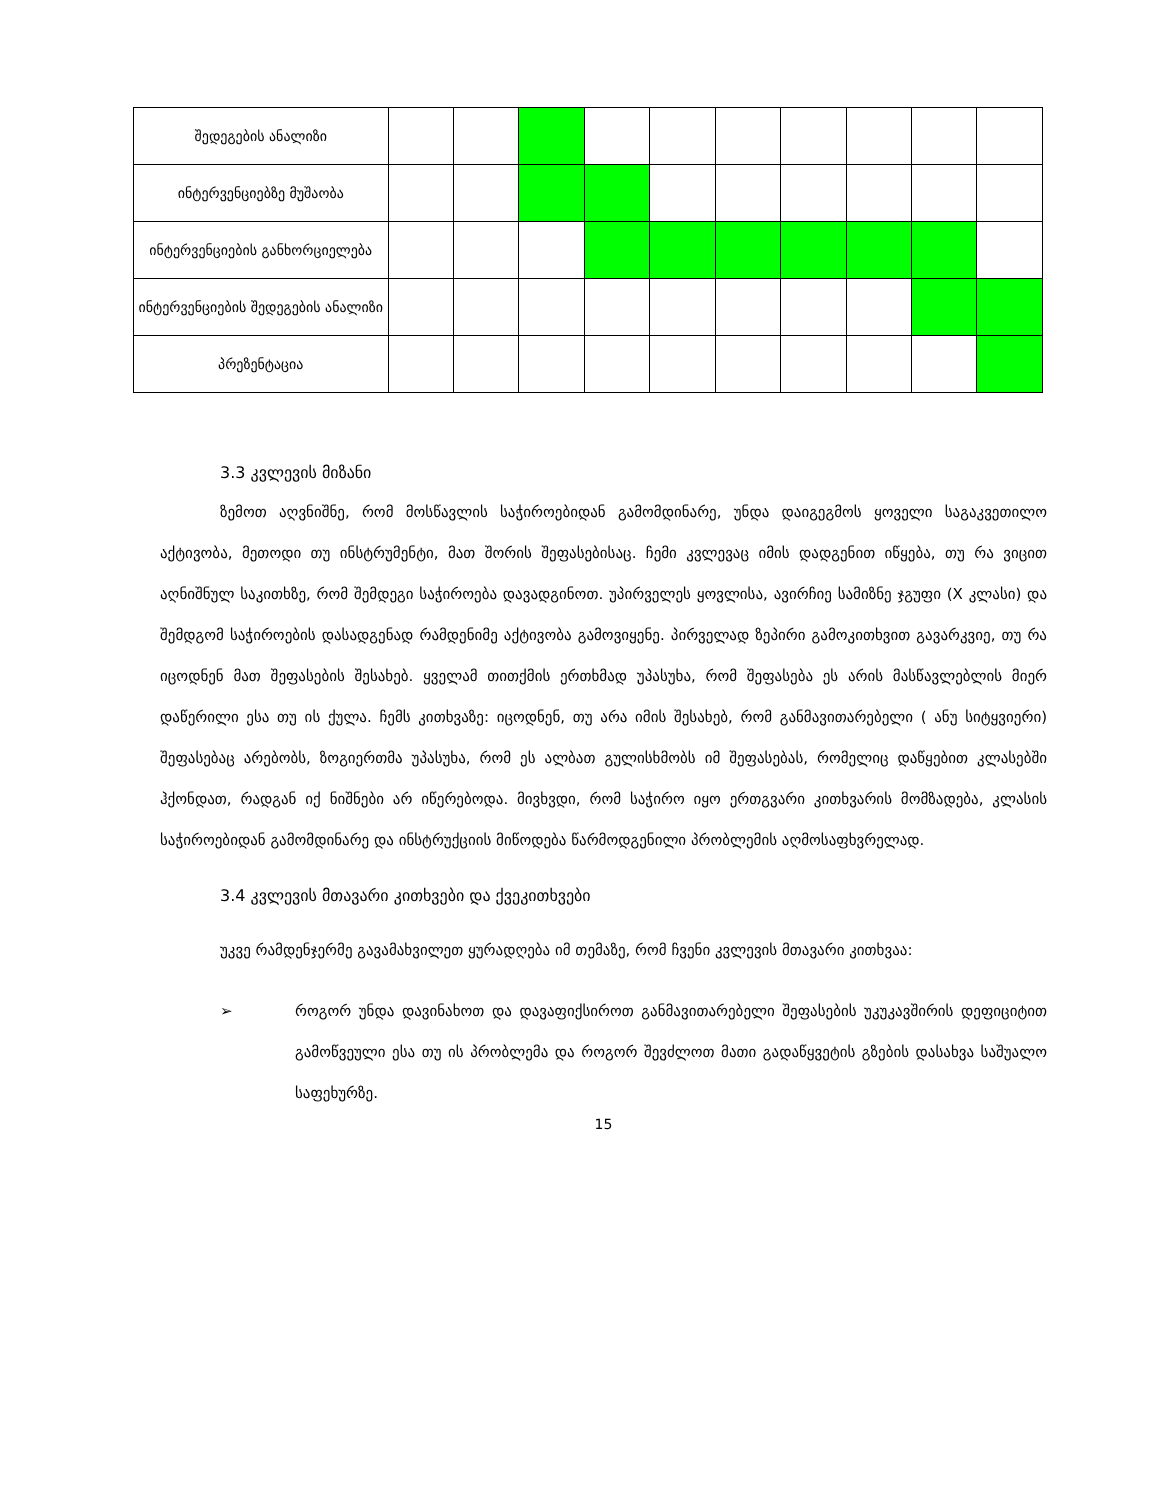| შედეგების ანალიზი | | | | | | | | | | |
| ინტერვენციებზე მუშაობა | | | | | | | | | | |
| ინტერვენციების განხორციელება | | | | | | | | | | |
| ინტერვენციების შედეგების ანალიზი | | | | | | | | | | |
| პრეზენტაცია | | | | | | | | | | |
3.3 კვლევის მიზანი
ზემოთ აღვნიშნე, რომ მოსწავლის საჭიროებიდან გამომდინარე, უნდა დაიგეგმოს ყოველი საგაკვეთილო აქტივობა, მეთოდი თუ ინსტრუმენტი, მათ შორის შეფასებისაც. ჩემი კვლევაც იმის დადგენით იწყება, თუ რა ვიცით აღნიშნულ საკითხზე, რომ შემდეგი საჭიროება დავადგინოთ. უპირველეს ყოვლისა, ავირჩიე სამიზნე ჯგუფი (X კლასი) და შემდგომ საჭიროების დასადგენად რამდენიმე აქტივობა გამოვიყენე. პირველად ზეპირი გამოკითხვით გავარკვიე, თუ რა იცოდნენ მათ შეფასების შესახებ. ყველამ თითქმის ერთხმად უპასუხა, რომ შეფასება ეს არის მასწავლებლის მიერ დაწერილი ესა თუ ის ქულა. ჩემს კითხვაზე: იცოდნენ, თუ არა იმის შესახებ, რომ განმავითარებელი ( ანუ სიტყვიერი) შეფასებაც არებობს, ზოგიერთმა უპასუხა, რომ ეს ალბათ გულისხმობს იმ შეფასებას, რომელიც დაწყებით კლასებში ჰქონდათ, რადგან იქ ნიშნები არ იწერებოდა. მივხვდი, რომ საჭირო იყო ერთგვარი კითხვარის მომზადება, კლასის საჭიროებიდან გამომდინარე და ინსტრუქციის მიწოდება წარმოდგენილი პრობლემის აღმოსაფხვრელად.
3.4 კვლევის მთავარი კითხვები და ქვეკითხვები
უკვე რამდენჯერმე გავამახვილეთ ყურადღება იმ თემაზე, რომ ჩვენი კვლევის მთავარი კითხვაა:
➢ როგორ უნდა დავინახოთ და დავაფიქსიროთ განმავითარებელი შეფასების უკუკავშირის დეფიციტით გამოწვეული ესა თუ ის პრობლემა და როგორ შევძლოთ მათი გადაწყვეტის გზების დასახვა საშუალო საფეხურზე.
15